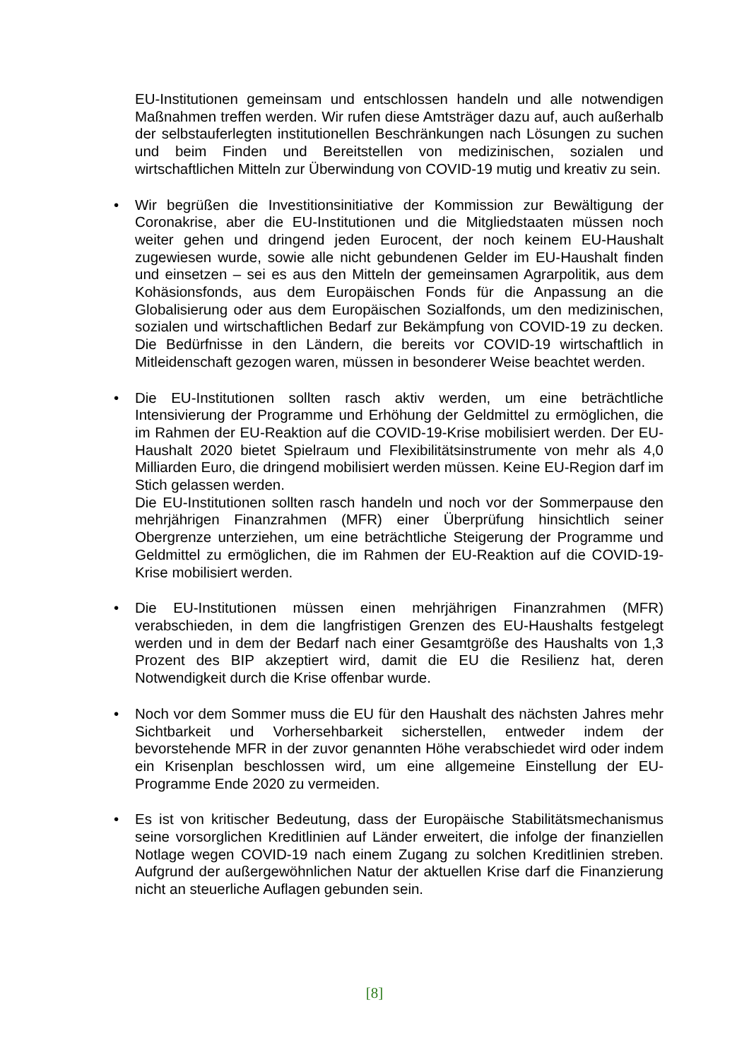EU-Institutionen gemeinsam und entschlossen handeln und alle notwendigen Maßnahmen treffen werden. Wir rufen diese Amtsträger dazu auf, auch außerhalb der selbstauferlegten institutionellen Beschränkungen nach Lösungen zu suchen und beim Finden und Bereitstellen von medizinischen, sozialen und wirtschaftlichen Mitteln zur Überwindung von COVID-19 mutig und kreativ zu sein.
•
Wir begrüßen die Investitionsinitiative der Kommission zur Bewältigung der Coronakrise, aber die EU-Institutionen und die Mitgliedstaaten müssen noch weiter gehen und dringend jeden Eurocent, der noch keinem EU-Haushalt zugewiesen wurde, sowie alle nicht gebundenen Gelder im EU-Haushalt finden und einsetzen – sei es aus den Mitteln der gemeinsamen Agrarpolitik, aus dem Kohäsionsfonds, aus dem Europäischen Fonds für die Anpassung an die Globalisierung oder aus dem Europäischen Sozialfonds, um den medizinischen, sozialen und wirtschaftlichen Bedarf zur Bekämpfung von COVID-19 zu decken. Die Bedürfnisse in den Ländern, die bereits vor COVID-19 wirtschaftlich in Mitleidenschaft gezogen waren, müssen in besonderer Weise beachtet werden.
•
Die EU-Institutionen sollten rasch aktiv werden, um eine beträchtliche Intensivierung der Programme und Erhöhung der Geldmittel zu ermöglichen, die im Rahmen der EU-Reaktion auf die COVID-19-Krise mobilisiert werden. Der EU-Haushalt 2020 bietet Spielraum und Flexibilitätsinstrumente von mehr als 4,0 Milliarden Euro, die dringend mobilisiert werden müssen. Keine EU-Region darf im Stich gelassen werden.
Die EU-Institutionen sollten rasch handeln und noch vor der Sommerpause den mehrjährigen Finanzrahmen (MFR) einer Überprüfung hinsichtlich seiner Obergrenze unterziehen, um eine beträchtliche Steigerung der Programme und Geldmittel zu ermöglichen, die im Rahmen der EU-Reaktion auf die COVID-19-Krise mobilisiert werden.
•
Die EU-Institutionen müssen einen mehrjährigen Finanzrahmen (MFR) verabschieden, in dem die langfristigen Grenzen des EU-Haushalts festgelegt werden und in dem der Bedarf nach einer Gesamtgröße des Haushalts von 1,3 Prozent des BIP akzeptiert wird, damit die EU die Resilienz hat, deren Notwendigkeit durch die Krise offenbar wurde.
•
Noch vor dem Sommer muss die EU für den Haushalt des nächsten Jahres mehr Sichtbarkeit und Vorhersehbarkeit sicherstellen, entweder indem der bevorstehende MFR in der zuvor genannten Höhe verabschiedet wird oder indem ein Krisenplan beschlossen wird, um eine allgemeine Einstellung der EU-Programme Ende 2020 zu vermeiden.
•
Es ist von kritischer Bedeutung, dass der Europäische Stabilitätsmechanismus seine vorsorglichen Kreditlinien auf Länder erweitert, die infolge der finanziellen Notlage wegen COVID-19 nach einem Zugang zu solchen Kreditlinien streben. Aufgrund der außergewöhnlichen Natur der aktuellen Krise darf die Finanzierung nicht an steuerliche Auflagen gebunden sein.
[8]